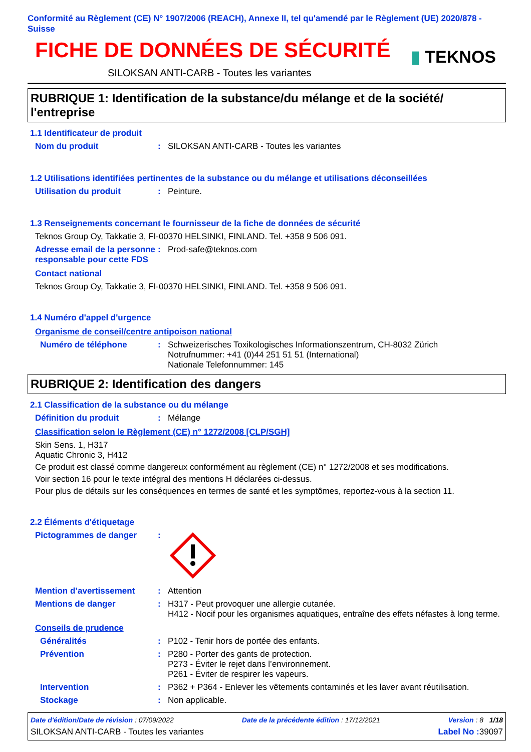Conformité au Règlement (CE) N° 1907/2006 (REACH), Annexe II, tel qu'amendé par le Règlement (UE) 2020/878 - Suisse
FICHE DE DONNÉES DE SÉCURITÉ
SILOKSAN ANTI-CARB - Toutes les variantes
▮ TEKNOS
RUBRIQUE 1: Identification de la substance/du mélange et de la société/ l'entreprise
1.1 Identificateur de produit
Nom du produit : SILOKSAN ANTI-CARB - Toutes les variantes
1.2 Utilisations identifiées pertinentes de la substance ou du mélange et utilisations déconseillées
Utilisation du produit : Peinture.
1.3 Renseignements concernant le fournisseur de la fiche de données de sécurité
Teknos Group Oy, Takkatie 3, FI-00370 HELSINKI, FINLAND. Tel. +358 9 506 091.
Adresse email de la personne responsable pour cette FDS
: Prod-safe@teknos.com
Contact national
Teknos Group Oy, Takkatie 3, FI-00370 HELSINKI, FINLAND. Tel. +358 9 506 091.
1.4 Numéro d'appel d'urgence
Organisme de conseil/centre antipoison national
Numéro de téléphone : Schweizerisches Toxikologisches Informationszentrum, CH-8032 Zürich
Notrufnummer: +41 (0)44 251 51 51 (International)
Nationale Telefonnummer: 145
RUBRIQUE 2: Identification des dangers
2.1 Classification de la substance ou du mélange
Définition du produit : Mélange
Classification selon le Règlement (CE) n° 1272/2008 [CLP/SGH]
Skin Sens. 1, H317
Aquatic Chronic 3, H412
Ce produit est classé comme dangereux conformément au règlement (CE) n° 1272/2008 et ses modifications.
Voir section 16 pour le texte intégral des mentions H déclarées ci-dessus.
Pour plus de détails sur les conséquences en termes de santé et les symptômes, reportez-vous à la section 11.
2.2 Éléments d'étiquetage
Pictogrammes de danger :
Mention d’avertissement : Attention
Mentions de danger : H317 - Peut provoquer une allergie cutanée.
H412 - Nocif pour les organismes aquatiques, entraîne des effets néfastes à long terme.
Conseils de prudence
Généralités : P102 - Tenir hors de portée des enfants.
Prévention : P280 - Porter des gants de protection.
P273 - Éviter le rejet dans l’environnement.
P261 - Éviter de respirer les vapeurs.
Intervention : P362 + P364 - Enlever les vêtements contaminés et les laver avant réutilisation.
Stockage : Non applicable.
Date d'édition/Date de révision : 07/09/2022 Date de la précédente édition : 17/12/2021 Version : 8 1/18
SILOKSAN ANTI-CARB - Toutes les variantes Label No : 39097